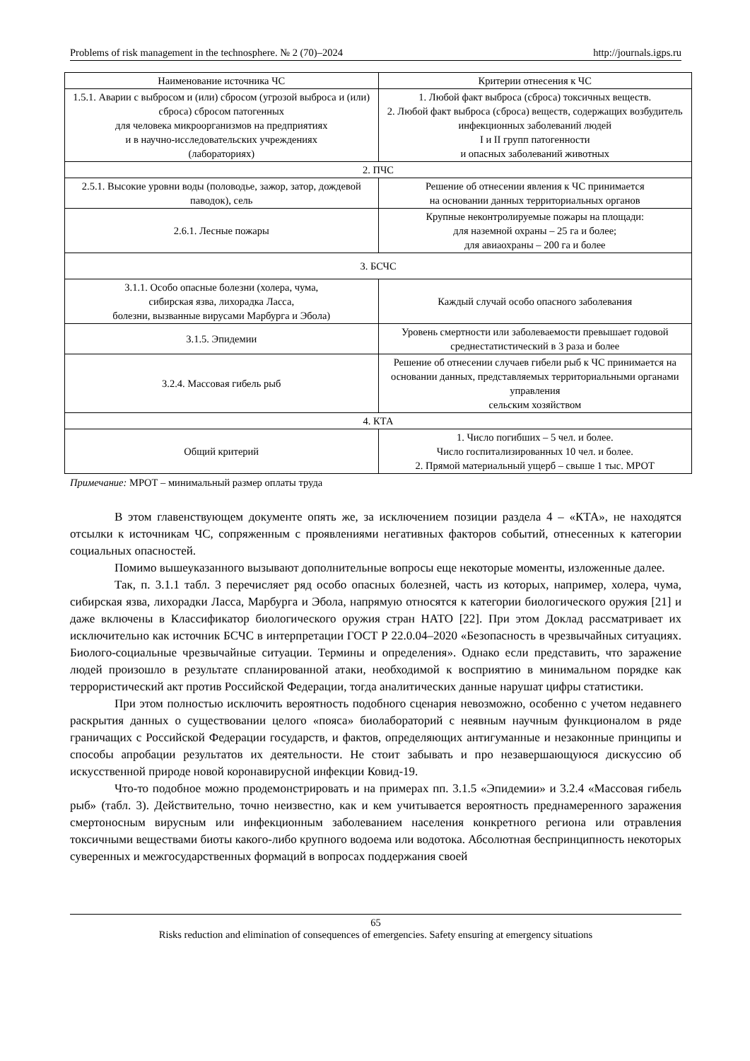Problems of risk management in the technosphere. № 2 (70)–2024 http://journals.igps.ru
| Наименование источника ЧС | Критерии отнесения к ЧС |
| --- | --- |
| 1.5.1. Аварии с выбросом и (или) сбросом (угрозой выброса и (или) сброса) сбросом патогенных для человека микроорганизмов на предприятиях и в научно-исследовательских учреждениях (лабораториях) | 1. Любой факт выброса (сброса) токсичных веществ. 2. Любой факт выброса (сброса) веществ, содержащих возбудитель инфекционных заболеваний людей I и II групп патогенности и опасных заболеваний животных |
| 2. ПЧС | |
| 2.5.1. Высокие уровни воды (половодье, зажор, затор, дождевой паводок), сель | Решение об отнесении явления к ЧС принимается на основании данных территориальных органов |
| 2.6.1. Лесные пожары | Крупные неконтролируемые пожары на площади: для наземной охраны – 25 га и более; для авиаохраны – 200 га и более |
| 3. БСЧС | |
| 3.1.1. Особо опасные болезни (холера, чума, сибирская язва, лихорадка Ласса, болезни, вызванные вирусами Марбурга и Эбола) | Каждый случай особо опасного заболевания |
| 3.1.5. Эпидемии | Уровень смертности или заболеваемости превышает годовой среднестатистический в 3 раза и более |
| 3.2.4. Массовая гибель рыб | Решение об отнесении случаев гибели рыб к ЧС принимается на основании данных, представляемых территориальными органами управления сельским хозяйством |
| 4. КТА | |
| Общий критерий | 1. Число погибших – 5 чел. и более. Число госпитализированных 10 чел. и более. 2. Прямой материальный ущерб – свыше 1 тыс. МРОТ |
Примечание: МРОТ – минимальный размер оплаты труда
В этом главенствующем документе опять же, за исключением позиции раздела 4 – «КТА», не находятся отсылки к источникам ЧС, сопряженным с проявлениями негативных факторов событий, отнесенных к категории социальных опасностей.
Помимо вышеуказанного вызывают дополнительные вопросы еще некоторые моменты, изложенные далее.
Так, п. 3.1.1 табл. 3 перечисляет ряд особо опасных болезней, часть из которых, например, холера, чума, сибирская язва, лихорадки Ласса, Марбурга и Эбола, напрямую относятся к категории биологического оружия [21] и даже включены в Классификатор биологического оружия стран НАТО [22]. При этом Доклад рассматривает их исключительно как источник БСЧС в интерпретации ГОСТ Р 22.0.04–2020 «Безопасность в чрезвычайных ситуациях. Биолого-социальные чрезвычайные ситуации. Термины и определения». Однако если представить, что заражение людей произошло в результате спланированной атаки, необходимой к восприятию в минимальном порядке как террористический акт против Российской Федерации, тогда аналитических данные нарушат цифры статистики.
При этом полностью исключить вероятность подобного сценария невозможно, особенно с учетом недавнего раскрытия данных о существовании целого «пояса» биолабораторий с неявным научным функционалом в ряде граничащих с Российской Федерации государств, и фактов, определяющих антигуманные и незаконные принципы и способы апробации результатов их деятельности. Не стоит забывать и про незавершающуюся дискуссию об искусственной природе новой коронавирусной инфекции Ковид-19.
Что-то подобное можно продемонстрировать и на примерах пп. 3.1.5 «Эпидемии» и 3.2.4 «Массовая гибель рыб» (табл. 3). Действительно, точно неизвестно, как и кем учитывается вероятность преднамеренного заражения смертоносным вирусным или инфекционным заболеванием населения конкретного региона или отравления токсичными веществами биоты какого-либо крупного водоема или водотока. Абсолютная беспринципность некоторых суверенных и межгосударственных формаций в вопросах поддержания своей
65
Risks reduction and elimination of consequences of emergencies. Safety ensuring at emergency situations